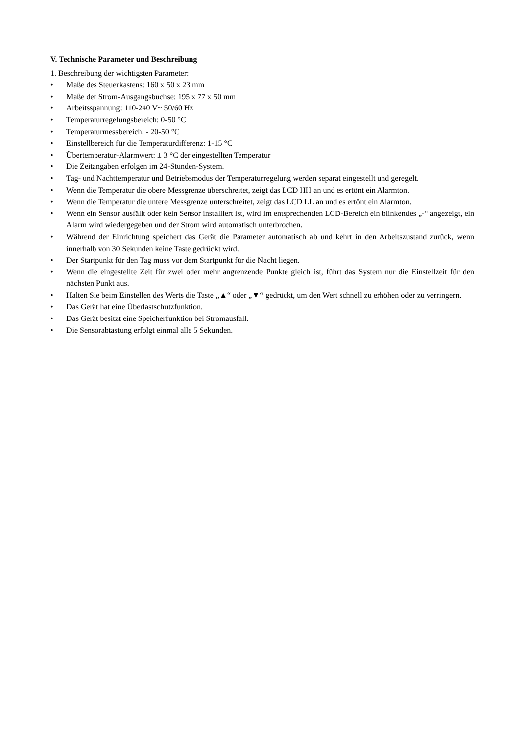V. Technische Parameter und Beschreibung
1. Beschreibung der wichtigsten Parameter:
• Maße des Steuerkastens: 160 x 50 x 23 mm
• Maße der Strom-Ausgangsbuchse: 195 x 77 x 50 mm
• Arbeitsspannung: 110-240 V~ 50/60 Hz
• Temperaturregelungsbereich: 0-50 °C
• Temperaturmessbereich: - 20-50 °C
• Einstellbereich für die Temperaturdifferenz: 1-15 °C
• Übertemperatur-Alarmwert: ± 3 °C der eingestellten Temperatur
• Die Zeitangaben erfolgen im 24-Stunden-System.
• Tag- und Nachttemperatur und Betriebsmodus der Temperaturregelung werden separat eingestellt und geregelt.
• Wenn die Temperatur die obere Messgrenze überschreitet, zeigt das LCD HH an und es ertönt ein Alarmton.
• Wenn die Temperatur die untere Messgrenze unterschreitet, zeigt das LCD LL an und es ertönt ein Alarmton.
• Wenn ein Sensor ausfällt oder kein Sensor installiert ist, wird im entsprechenden LCD-Bereich ein blinkendes „-“ angezeigt, ein Alarm wird wiedergegeben und der Strom wird automatisch unterbrochen.
• Während der Einrichtung speichert das Gerät die Parameter automatisch ab und kehrt in den Arbeitszustand zurück, wenn innerhalb von 30 Sekunden keine Taste gedrückt wird.
• Der Startpunkt für den Tag muss vor dem Startpunkt für die Nacht liegen.
• Wenn die eingestellte Zeit für zwei oder mehr angrenzende Punkte gleich ist, führt das System nur die Einstellzeit für den nächsten Punkt aus.
• Halten Sie beim Einstellen des Werts die Taste „▲“ oder „▼“ gedrückt, um den Wert schnell zu erhöhen oder zu verringern.
• Das Gerät hat eine Überlastschutzfunktion.
• Das Gerät besitzt eine Speicherfunktion bei Stromausfall.
• Die Sensorabtastung erfolgt einmal alle 5 Sekunden.